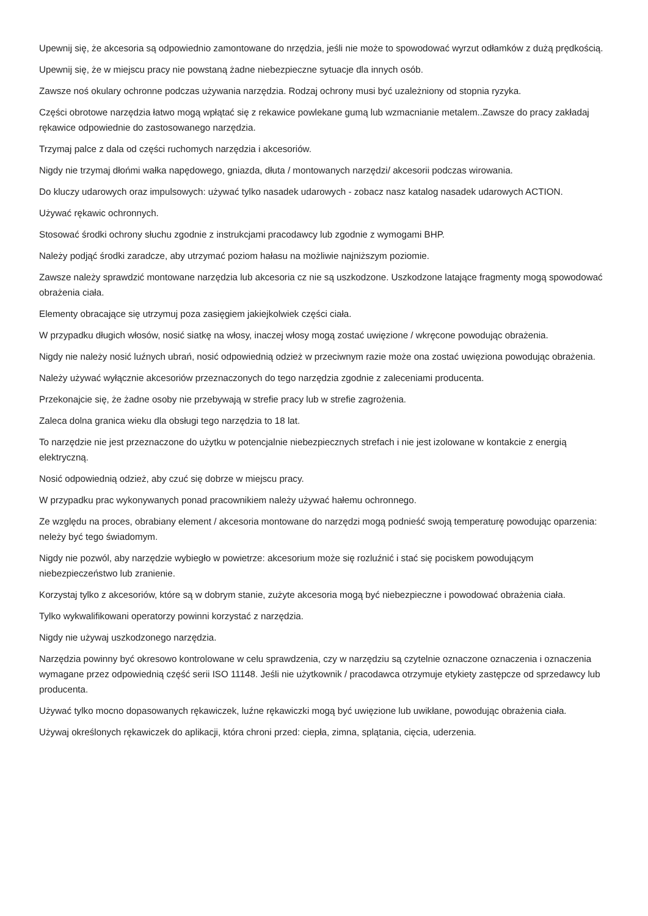Upewnij się, że akcesoria są odpowiednio zamontowane do nrzędzia, jeśli nie może to spowodować wyrzut odłamków z dużą prędkością.
Upewnij się, że w miejscu pracy nie powstaną żadne niebezpieczne sytuacje dla innych osób.
Zawsze noś okulary ochronne podczas używania narzędzia. Rodzaj ochrony musi być uzależniony od stopnia ryzyka.
Części obrotowe narzędzia łatwo mogą wpłątać się z rekawice powlekane gumą lub wzmacnianie metalem..Zawsze do pracy zakładaj rękawice odpowiednie do zastosowanego narzędzia.
Trzymaj palce z dala od części ruchomych narzędzia i akcesoriów.
Nigdy nie trzymaj dłońmi wałka napędowego, gniazda, dłuta / montowanych narzędzi/ akcesorii podczas wirowania.
Do kluczy udarowych oraz impulsowych: używać tylko nasadek udarowych - zobacz nasz katalog nasadek udarowych ACTION.
Używać rękawic ochronnych.
Stosować środki ochrony słuchu zgodnie z instrukcjami pracodawcy lub zgodnie z wymogami BHP.
Należy podjąć środki zaradcze, aby utrzymać poziom hałasu na możliwie najniższym poziomie.
Zawsze należy sprawdzić montowane narzędzia lub akcesoria cz nie są uszkodzone. Uszkodzone latające fragmenty mogą spowodować obrażenia ciała.
Elementy obracające się utrzymuj poza zasięgiem jakiejkolwiek części ciała.
W przypadku długich włosów, nosić siatkę na włosy, inaczej włosy mogą zostać uwięzione / wkręcone powodując obrażenia.
Nigdy nie należy nosić luźnych ubrań, nosić odpowiednią odzież w przeciwnym razie może ona zostać uwięziona powodując obrażenia.
Należy używać wyłącznie akcesoriów przeznaczonych do tego narzędzia zgodnie z zaleceniami producenta.
Przekonajcie się, że żadne osoby nie przebywają w strefie pracy lub w strefie zagrożenia.
Zaleca dolna granica wieku dla obsługi tego narzędzia to 18 lat.
To narzędzie nie jest przeznaczone do użytku w potencjalnie niebezpiecznych strefach i nie jest izolowane w kontakcie z energią elektryczną.
Nosić odpowiednią odzież, aby czuć się dobrze w miejscu pracy.
W przypadku prac wykonywanych ponad pracownikiem należy używać hałemu ochronnego.
Ze względu na proces, obrabiany element / akcesoria montowane do narzędzi mogą podnieść swoją temperaturę powodując oparzenia: neleży być tego świadomym.
Nigdy nie pozwól, aby narzędzie wybiegło w powietrze: akcesorium może się rozluźnić i stać się pociskem powodującym niebezpieczeństwo lub zranienie.
Korzystaj tylko z akcesoriów, które są w dobrym stanie, zużyte akcesoria mogą być niebezpieczne i powodować obrażenia ciała.
Tylko wykwalifikowani operatorzy powinni korzystać z narzędzia.
Nigdy nie używaj uszkodzonego narzędzia.
Narzędzia powinny być okresowo kontrolowane w celu sprawdzenia, czy w narzędziu są czytelnie oznaczone oznaczenia i oznaczenia wymagane przez odpowiednią część serii ISO 11148. Jeśli nie użytkownik / pracodawca otrzymuje etykiety zastępcze od sprzedawcy lub producenta.
Używać tylko mocno dopasowanych rękawiczek, luźne rękawiczki mogą być uwięzione lub uwikłane, powodując obrażenia ciała.
Używaj określonych rękawiczek do aplikacji, która chroni przed: ciepła, zimna, splątania, cięcia, uderzenia.